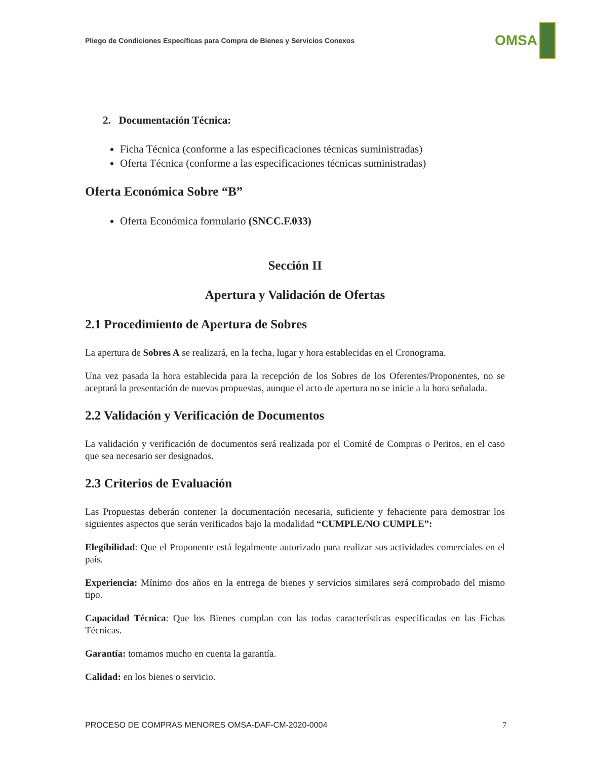Pliego de Condiciones Específicas para Compra de Bienes y Servicios Conexos
OMSA
2. Documentación Técnica:
Ficha Técnica (conforme a las especificaciones técnicas suministradas)
Oferta Técnica (conforme a las especificaciones técnicas suministradas)
Oferta Económica Sobre “B”
Oferta Económica formulario (SNCC.F.033)
Sección II
Apertura y Validación de Ofertas
2.1 Procedimiento de Apertura de Sobres
La apertura de Sobres A se realizará, en la fecha, lugar y hora establecidas en el Cronograma.
Una vez pasada la hora establecida para la recepción de los Sobres de los Oferentes/Proponentes, no se aceptará la presentación de nuevas propuestas, aunque el acto de apertura no se inicie a la hora señalada.
2.2 Validación y Verificación de Documentos
La validación y verificación de documentos será realizada por el Comité de Compras o Peritos, en el caso que sea necesario ser designados.
2.3 Criterios de Evaluación
Las Propuestas deberán contener la documentación necesaria, suficiente y fehaciente para demostrar los siguientes aspectos que serán verificados bajo la modalidad “CUMPLE/NO CUMPLE”:
Elegibilidad: Que el Proponente está legalmente autorizado para realizar sus actividades comerciales en el país.
Experiencia: Mínimo dos años en la entrega de bienes y servicios similares será comprobado del mismo tipo.
Capacidad Técnica: Que los Bienes cumplan con las todas características especificadas en las Fichas Técnicas.
Garantía: tomamos mucho en cuenta la garantía.
Calidad: en los bienes o servicio.
PROCESO DE COMPRAS MENORES OMSA-DAF-CM-2020-0004 7